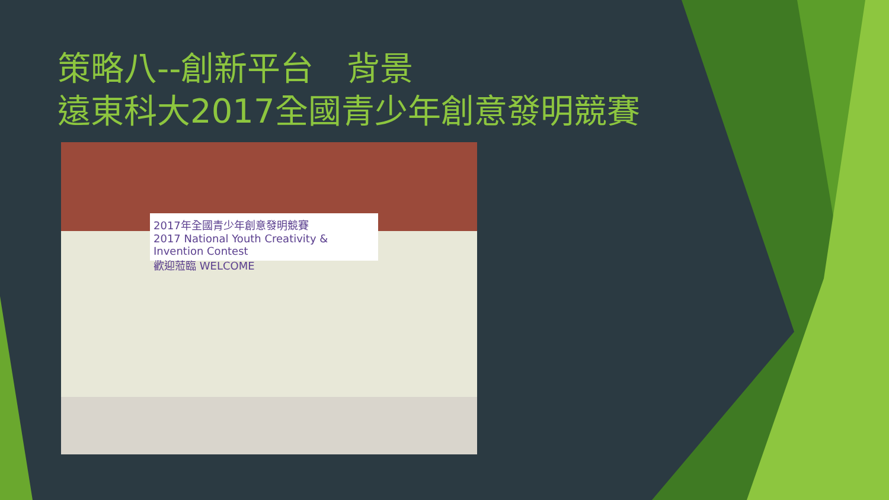策略八--創新平台　背景
遠東科大2017全國青少年創意發明競賽
2017年全國青少年創意發明競賽
2017 National Youth Creativity & Invention Contest
歡迎蒞臨 WELCOME